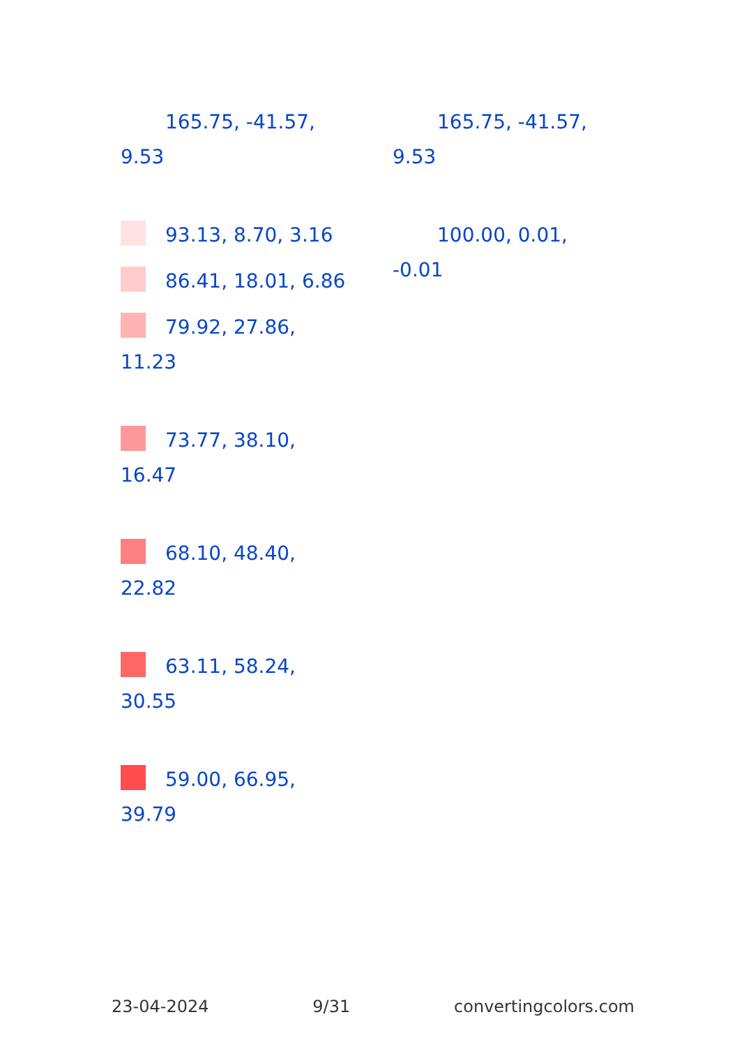165.75, -41.57, 9.53
93.13, 8.70, 3.16
86.41, 18.01, 6.86
79.92, 27.86, 11.23
73.77, 38.10, 16.47
68.10, 48.40, 22.82
63.11, 58.24, 30.55
59.00, 66.95, 39.79
165.75, -41.57, 9.53
100.00, 0.01, -0.01
23-04-2024 9/31 convertingcolors.com